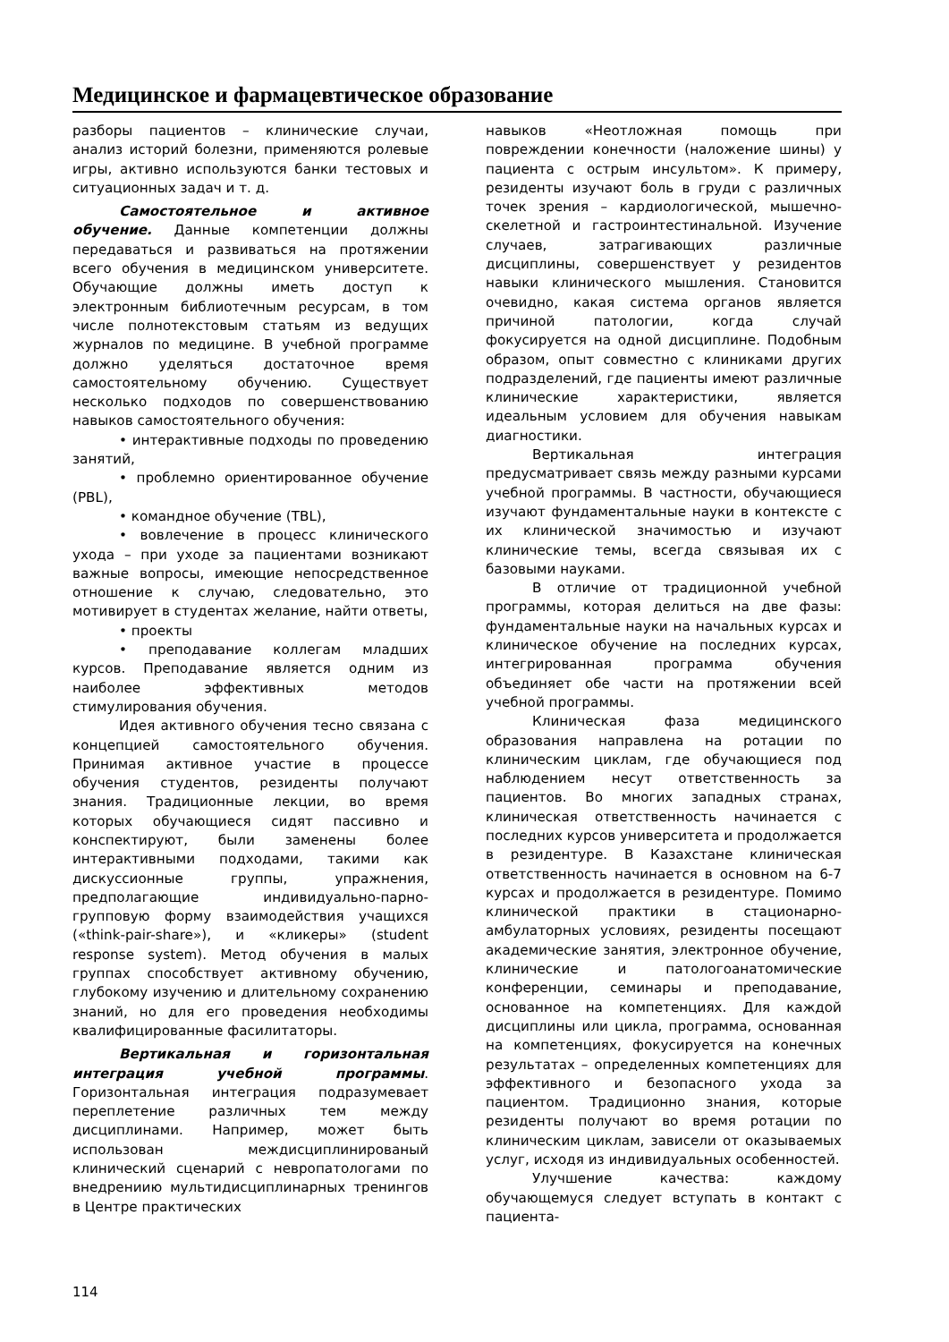Медицинское и фармацевтическое образование
разборы пациентов – клинические случаи, анализ историй болезни, применяются ролевые игры, активно используются банки тестовых и ситуационных задач и т. д.
Самостоятельное и активное обучение. Данные компетенции должны передаваться и развиваться на протяжении всего обучения в медицинском университете. Обучающие должны иметь доступ к электронным библиотечным ресурсам, в том числе полнотекстовым статьям из ведущих журналов по медицине. В учебной программе должно уделяться достаточное время самостоятельному обучению. Существует несколько подходов по совершенствованию навыков самостоятельного обучения:
• интерактивные подходы по проведению занятий,
• проблемно ориентированное обучение (PBL),
• командное обучение (TBL),
• вовлечение в процесс клинического ухода – при уходе за пациентами возникают важные вопросы, имеющие непосредственное отношение к случаю, следовательно, это мотивирует в студентах желание, найти ответы,
• проекты
• преподавание коллегам младших курсов. Преподавание является одним из наиболее эффективных методов стимулирования обучения.
Идея активного обучения тесно связана с концепцией самостоятельного обучения. Принимая активное участие в процессе обучения студентов, резиденты получают знания. Традиционные лекции, во время которых обучающиеся сидят пассивно и конспектируют, были заменены более интерактивными подходами, такими как дискуссионные группы, упражнения, предполагающие индивидуально-парно-групповую форму взаимодействия учащихся («think-pair-share»), и «кликеры» (student response system). Метод обучения в малых группах способствует активному обучению, глубокому изучению и длительному сохранению знаний, но для его проведения необходимы квалифицированные фасилитаторы.
Вертикальная и горизонтальная интеграция учебной программы. Горизонтальная интеграция подразумевает переплетение различных тем между дисциплинами. Например, может быть использован междисциплинированый клинический сценарий с невропатологами по внедрениию мультидисциплинарных тренингов в Центре практических
навыков «Неотложная помощь при повреждении конечности (наложение шины) у пациента с острым инсультом». К примеру, резиденты изучают боль в груди с различных точек зрения – кардиологической, мышечно-скелетной и гастроинтестинальной. Изучение случаев, затрагивающих различные дисциплины, совершенствует у резидентов навыки клинического мышления. Становится очевидно, какая система органов является причиной патологии, когда случай фокусируется на одной дисциплине. Подобным образом, опыт совместно с клиниками других подразделений, где пациенты имеют различные клинические характеристики, является идеальным условием для обучения навыкам диагностики.
Вертикальная интеграция предусматривает связь между разными курсами учебной программы. В частности, обучающиеся изучают фундаментальные науки в контексте с их клинической значимостью и изучают клинические темы, всегда связывая их с базовыми науками.
В отличие от традиционной учебной программы, которая делиться на две фазы: фундаментальные науки на начальных курсах и клиническое обучение на последних курсах, интегрированная программа обучения объединяет обе части на протяжении всей учебной программы.
Клиническая фаза медицинского образования направлена на ротации по клиническим циклам, где обучающиеся под наблюдением несут ответственность за пациентов. Во многих западных странах, клиническая ответственность начинается с последних курсов университета и продолжается в резидентуре. В Казахстане клиническая ответственность начинается в основном на 6-7 курсах и продолжается в резидентуре. Помимо клинической практики в стационарно-амбулаторных условиях, резиденты посещают академические занятия, электронное обучение, клинические и патологоанатомические конференции, семинары и преподавание, основанное на компетенциях. Для каждой дисциплины или цикла, программа, основанная на компетенциях, фокусируется на конечных результатах – определенных компетенциях для эффективного и безопасного ухода за пациентом. Традиционно знания, которые резиденты получают во время ротации по клиническим циклам, зависели от оказываемых услуг, исходя из индивидуальных особенностей.
Улучшение качества: каждому обучающемуся следует вступать в контакт с пациента-
114